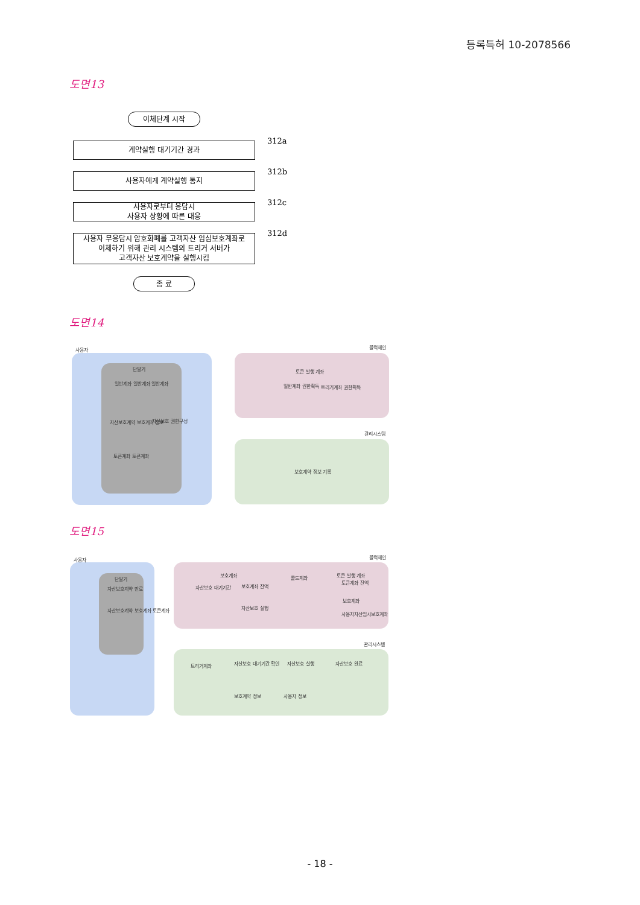등록특허 10-2078566
도면13
이체단계 시작
계약실행 대기기간 경과 312a
사용자에게 계약실행 통지 312b
사용자로부터 응답시
사용자 상황에 따른 대응
312c
사용자 무응답시 암호화폐를 고객자산 임심보호계좌로
이체하기 위해 관리 시스템의 트리거 서버가
고객자산 보호계약을 실행시킴
312d
종 료
도면14
사용자 블럭체인
관리시스템
단말기
일반계좌 일반계좌 일반계좌
자산보호계약 보호계좌 정보 자산보호 권한구성
토큰계좌 토큰계좌
토큰 발행 계좌
일반계좌 권한획득 트리거계좌 권한획득
보호계약 정보 기록
도면15
사용자 블럭체인
관리시스템
단말기
자산보호계약 만료
자산보호계약 보호계좌 토큰계좌
보호계좌
자산보호 대기기간 보호계좌 잔액
자산보호 실행
콜드계좌 토큰 발행 계좌
토큰계좌 잔액
보호계좌
사용자자산임시보호계좌
트리거계좌 자산보호 대기기간 확인 자산보호 실행 자산보호 완료
보호계약 정보 사용자 정보
- 18 -